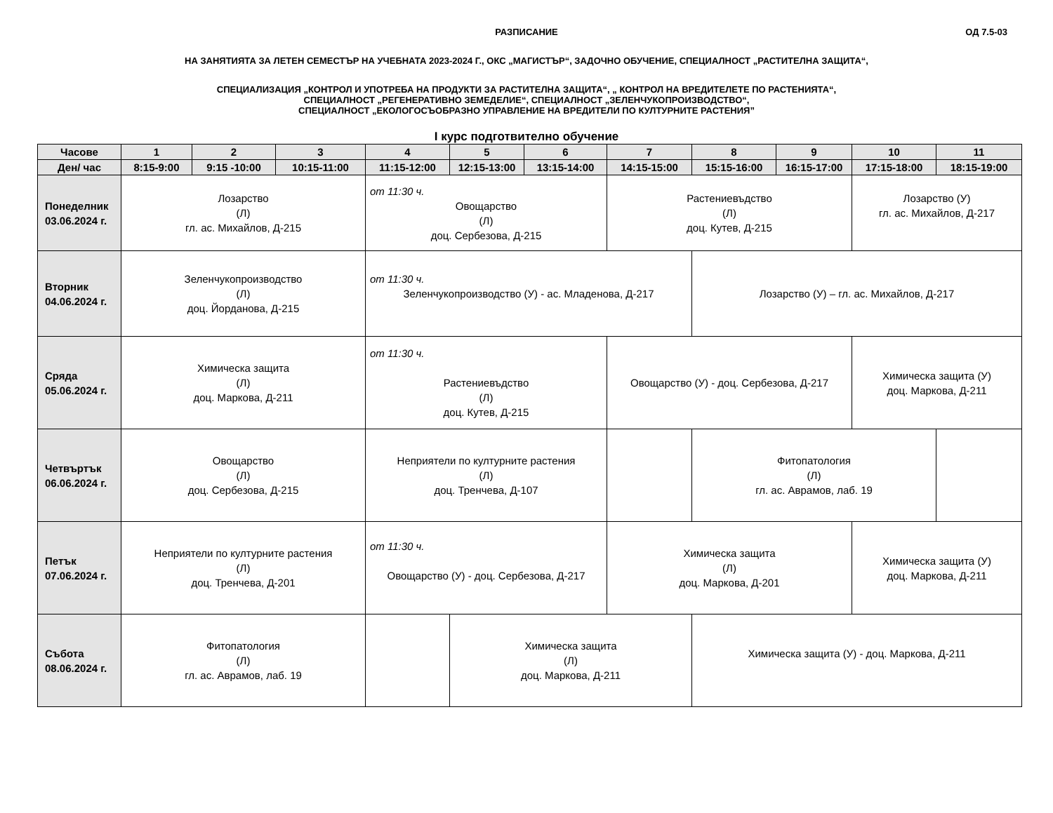РАЗПИСАНИЕ
ОД 7.5-03
НА ЗАНЯТИЯТА ЗА ЛЕТЕН СЕМЕСТЪР НА УЧЕБНАТА 2023-2024 Г., ОКС „МАГИСТЪР“, ЗАДОЧНО ОБУЧЕНИЕ, СПЕЦИАЛНОСТ „РАСТИТЕЛНА ЗАЩИТА“,
СПЕЦИАЛИЗАЦИЯ „КОНТРОЛ И УПОТРЕБА НА ПРОДУКТИ ЗА РАСТИТЕЛНА ЗАЩИТА“, „ КОНТРОЛ НА ВРЕДИТЕЛЕТЕ ПО РАСТЕНИЯТА“,
СПЕЦИАЛНОСТ „РЕГЕНЕРАТИВНО ЗЕМЕДЕЛИЕ“, СПЕЦИАЛНОСТ „ЗЕЛЕНЧУКОПРОИЗВОДСТВО“,
СПЕЦИАЛНОСТ „ЕКОЛОГОСЪОБРАЗНО УПРАВЛЕНИЕ НА ВРЕДИТЕЛИ ПО КУЛТУРНИТЕ РАСТЕНИЯ”
I курс подготвително обучение
| Часове | 1 | 2 | 3 | 4 | 5 | 6 | 7 | 8 | 9 | 10 | 11 |
| --- | --- | --- | --- | --- | --- | --- | --- | --- | --- | --- | --- |
| Ден/ час | 8:15-9:00 | 9:15 -10:00 | 10:15-11:00 | 11:15-12:00 | 12:15-13:00 | 13:15-14:00 | 14:15-15:00 | 15:15-16:00 | 16:15-17:00 | 17:15-18:00 | 18:15-19:00 |
| Понеделник 03.06.2024 г. | Лозарство (Л) гл. ас. Михайлов, Д-215 | | | от 11:30 ч. Овощарство (Л) доц. Сербезова, Д-215 | | | Растениевъдство (Л) доц. Кутев, Д-215 | | | Лозарство (У) гл. ас. Михайлов, Д-217 | |
| Вторник 04.06.2024 г. | Зеленчукопроизводство (Л) доц. Йорданова, Д-215 | | | от 11:30 ч. Зеленчукопроизводство (У) - ас. Младенова, Д-217 | | | | Лозарство (У) – гл. ас. Михайлов, Д-217 | | | |
| Сряда 05.06.2024 г. | Химическа защита (Л) доц. Маркова, Д-211 | | | от 11:30 ч. Растениевъдство (Л) доц. Кутев, Д-215 | | | Овощарство (У) - доц. Сербезова, Д-217 | | | Химическа защита (У) доц. Маркова, Д-211 | |
| Четвъртък 06.06.2024 г. | Овощарство (Л) доц. Сербезова, Д-215 | | | Неприятели по културните растения (Л) доц. Тренчева, Д-107 | | | | Фитопатология (Л) гл. ас. Аврамов, лаб. 19 | | | |
| Петък 07.06.2024 г. | Неприятели по културните растения (Л) доц. Тренчева, Д-201 | | | от 11:30 ч. Овощарство (У) - доц. Сербезова, Д-217 | | | Химическа защита (Л) доц. Маркова, Д-201 | | | Химическа защита (У) доц. Маркова, Д-211 | |
| Събота 08.06.2024 г. | Фитопатология (Л) гл. ас. Аврамов, лаб. 19 | | | | Химическа защита (Л) доц. Маркова, Д-211 | | | Химическа защита (У) - доц. Маркова, Д-211 | | | |